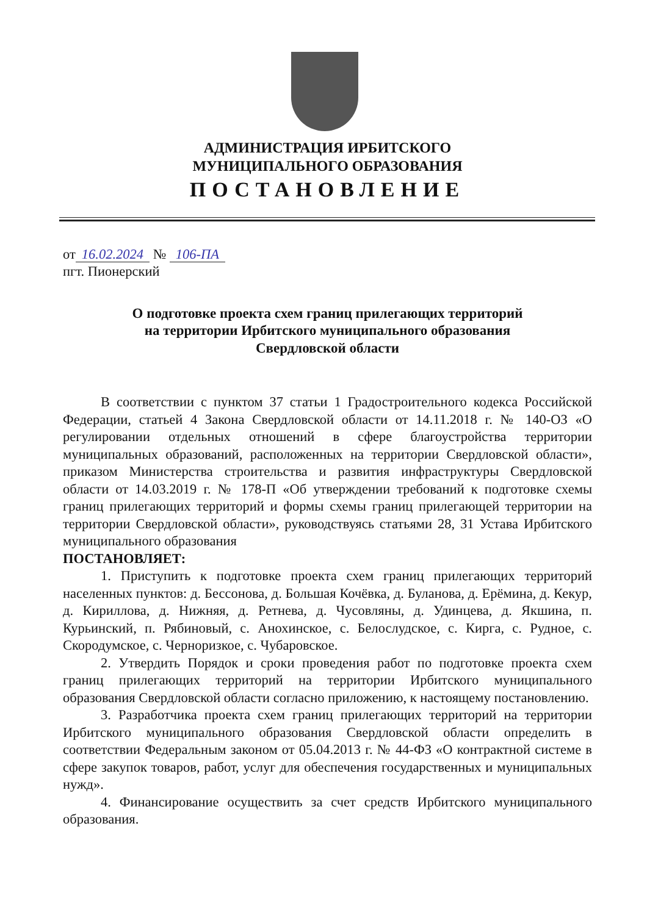АДМИНИСТРАЦИЯ ИРБИТСКОГО
МУНИЦИПАЛЬНОГО ОБРАЗОВАНИЯ
ПОСТАНОВЛЕНИЕ
от 16.02.2024 № 106-ПА
пгт. Пионерский
О подготовке проекта схем границ прилегающих территорий
на территории Ирбитского муниципального образования
Свердловской области
В соответствии с пунктом 37 статьи 1 Градостроительного кодекса Российской Федерации, статьей 4 Закона Свердловской области от 14.11.2018 г. № 140-ОЗ «О регулировании отдельных отношений в сфере благоустройства территории муниципальных образований, расположенных на территории Свердловской области», приказом Министерства строительства и развития инфраструктуры Свердловской области от 14.03.2019 г. № 178-П «Об утверждении требований к подготовке схемы границ прилегающих территорий и формы схемы границ прилегающей территории на территории Свердловской области», руководствуясь статьями 28, 31 Устава Ирбитского муниципального образования
ПОСТАНОВЛЯЕТ:
1. Приступить к подготовке проекта схем границ прилегающих территорий населенных пунктов: д. Бессонова, д. Большая Кочёвка, д. Буланова, д. Ерёмина, д. Кекур, д. Кириллова, д. Нижняя, д. Ретнева, д. Чусовляны, д. Удинцева, д. Якшина, п. Курьинский, п. Рябиновый, с. Анохинское, с. Белослудское, с. Кирга, с. Рудное, с. Скородумское, с. Черноризкое, с. Чубаровское.
2. Утвердить Порядок и сроки проведения работ по подготовке проекта схем границ прилегающих территорий на территории Ирбитского муниципального образования Свердловской области согласно приложению, к настоящему постановлению.
3. Разработчика проекта схем границ прилегающих территорий на территории Ирбитского муниципального образования Свердловской области определить в соответствии Федеральным законом от 05.04.2013 г. № 44-ФЗ «О контрактной системе в сфере закупок товаров, работ, услуг для обеспечения государственных и муниципальных нужд».
4. Финансирование осуществить за счет средств Ирбитского муниципального образования.